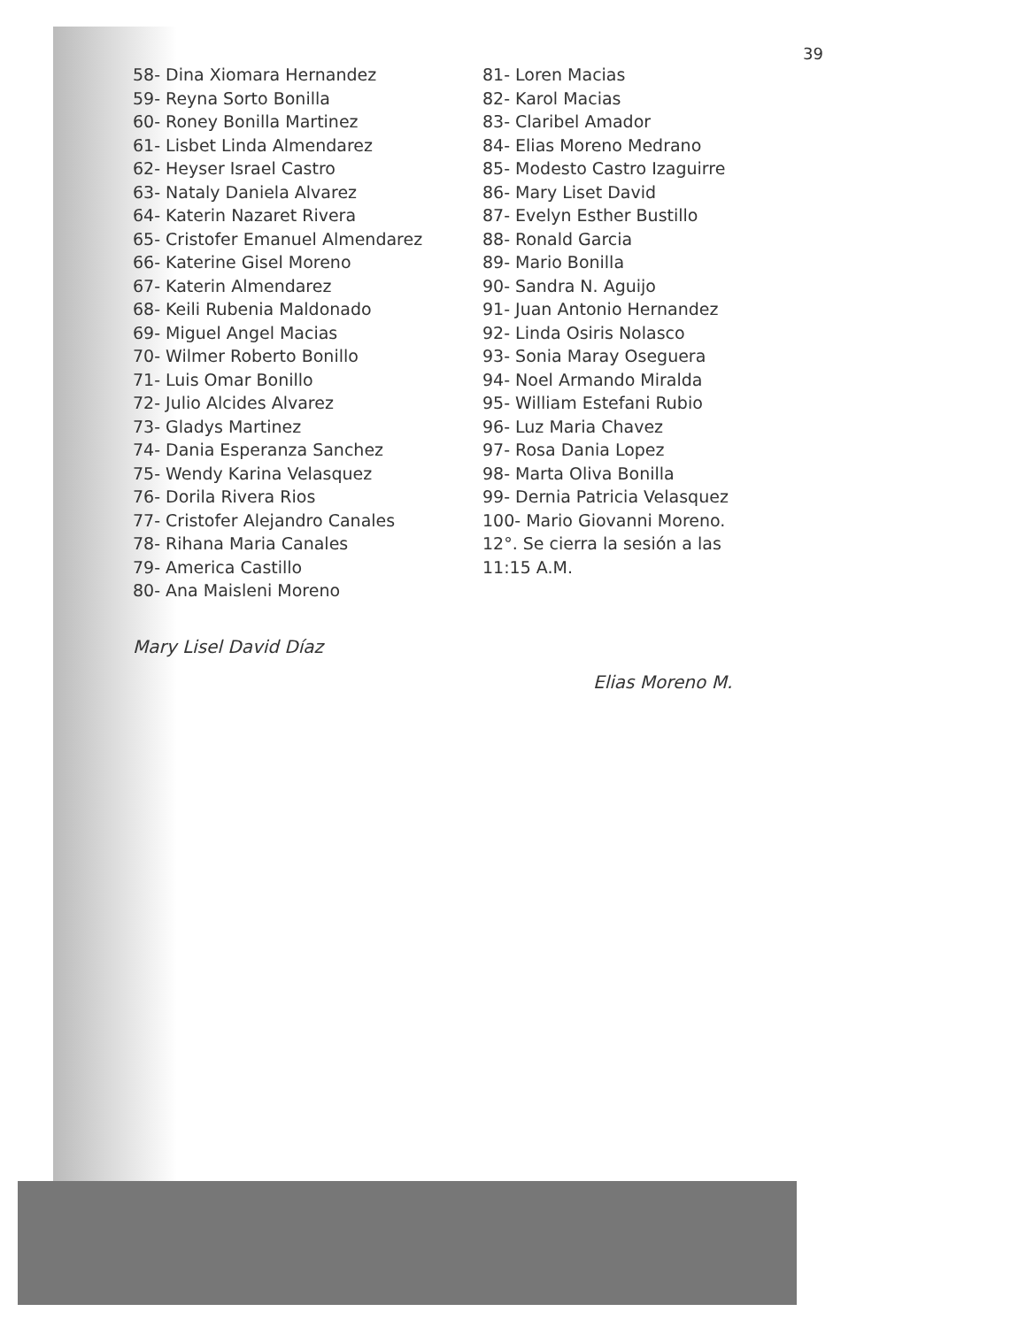39
58- Dina Xiomara Hernandez
59- Reyna Sorto Bonilla
60- Roney Bonilla Martinez
61- Lisbet Linda Almendarez
62- Heyser Israel Castro
63- Nataly Daniela Alvarez
64- Katerin Nazaret Rivera
65- Cristofer Emanuel Almendarez
66- Katerine Gisel Moreno
67- Katerin Almendarez
68- Keili Rubenia Maldonado
69- Miguel Angel Macias
70- Wilmer Roberto Bonillo
71- Luis Omar Bonillo
72- Julio Alcides Alvarez
73- Gladys Martinez
74- Dania Esperanza Sanchez
75- Wendy Karina Velasquez
76- Dorila Rivera Rios
77- Cristofer Alejandro Canales
78- Rihana Maria Canales
79- America Castillo
80- Ana Maisleni Moreno
81- Loren Macias
82- Karol Macias
83- Claribel Amador
84- Elias Moreno Medrano
85- Modesto Castro Izaguirre
86- Mary Liset David
87- Evelyn Esther Bustillo
88- Ronald Garcia
89- Mario Bonilla
90- Sandra N. Aguijo
91- Juan Antonio Hernandez
92- Linda Osiris Nolasco
93- Sonia Maray Oseguera
94- Noel Armando Miralda
95- William Estefani Rubio
96- Luz Maria Chavez
97- Rosa Dania Lopez
98- Marta Oliva Bonilla
99- Dernia Patricia Velasquez
100- Mario Giovanni Moreno.
12°. Se cierra la sesión a las
11:15 A.M.
Mary Lisel David Díaz
Elias Moreno M.